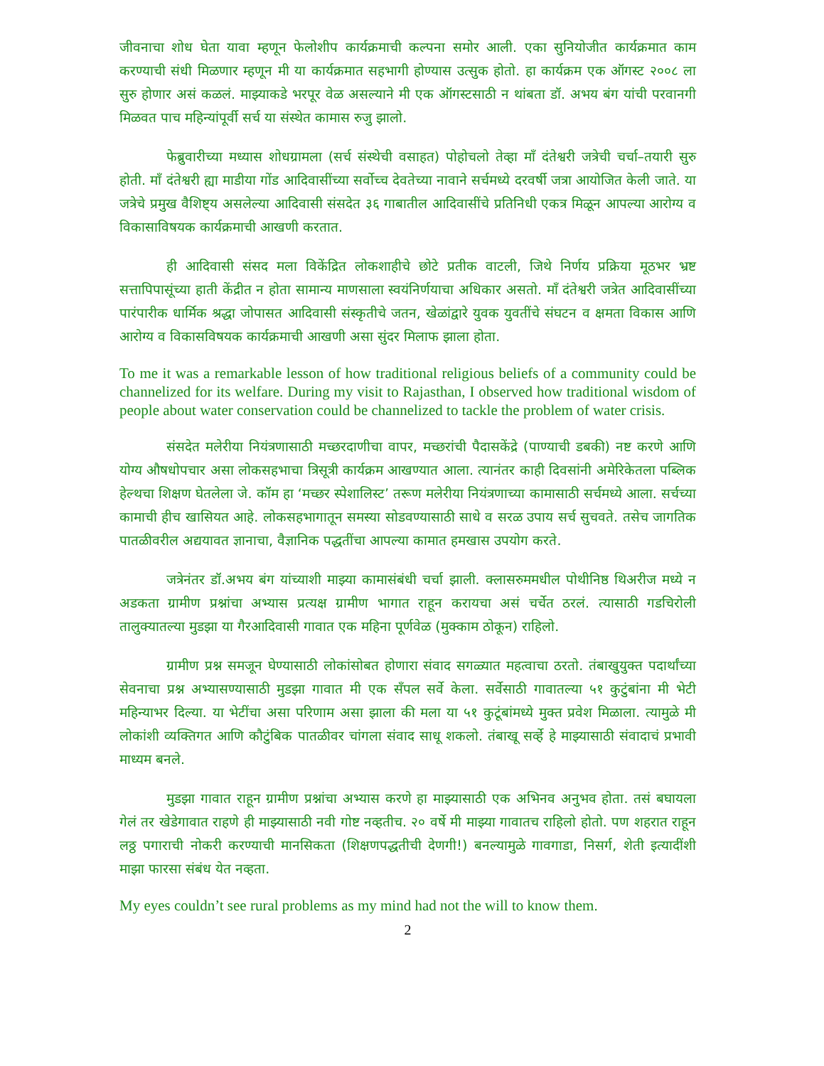जीवनाचा शोध घेता यावा म्हणून फेलोशीप कार्यक्रमाची कल्पना समोर आली. एका सुनियोजीत कार्यक्रमात काम करण्याची संधी मिळणार म्हणून मी या कार्यक्रमात सहभागी होण्यास उत्सुक होतो. हा कार्यक्रम एक ऑगस्ट २००८ ला सुरु होणार असं कळलं. माझ्याकडे भरपूर वेळ असल्याने मी एक ऑगस्टसाठी न थांबता डॉ. अभय बंग यांची परवानगी मिळवत पाच महिन्यांपूर्वी सर्च या संस्थेत कामास रुजु झालो.
फेब्रुवारीच्या मध्यास शोधग्रामला (सर्च संस्थेची वसाहत) पोहोचलो तेव्हा माँ दंतेश्वरी जत्रेची चर्चा–तयारी सुरु होती. माँ दंतेश्वरी ह्या माडीया गोंड आदिवासींच्या सर्वोच्च देवतेच्या नावाने सर्चमध्ये दरवर्षी जत्रा आयोजित केली जाते. या जत्रेचे प्रमुख वैशिष्ट्य असलेल्या आदिवासी संसदेत ३६ गाबातील आदिवासींचे प्रतिनिधी एकत्र मिळून आपल्या आरोग्य व विकासाविषयक कार्यक्रमाची आखणी करतात.
ही आदिवासी संसद मला विकेंद्रित लोकशाहीचे छोटे प्रतीक वाटली, जिथे निर्णय प्रक्रिया मूठभर भ्रष्ट सत्तापिपासूंच्या हाती केंद्रीत न होता सामान्य माणसाला स्वयंनिर्णयाचा अधिकार असतो. माँ दंतेश्वरी जत्रेत आदिवासींच्या पारंपारीक धार्मिक श्रद्धा जोपासत आदिवासी संस्कृतीचे जतन, खेळांद्वारे युवक युवतींचे संघटन व क्षमता विकास आणि आरोग्य व विकासविषयक कार्यक्रमाची आखणी असा सुंदर मिलाफ झाला होता.
To me it was a remarkable lesson of how traditional religious beliefs of a community could be channelized for its welfare. During my visit to Rajasthan, I observed how traditional wisdom of people about water conservation could be channelized to tackle the problem of water crisis.
संसदेत मलेरीया नियंत्रणासाठी मच्छरदाणीचा वापर, मच्छरांची पैदासकेंद्रे (पाण्याची डबकी) नष्ट करणे आणि योग्य औषधोपचार असा लोकसहभाचा त्रिसूत्री कार्यक्रम आखण्यात आला. त्यानंतर काही दिवसांनी अमेरिकेतला पब्लिक हेल्थचा शिक्षण घेतलेला जे. कॉम हा ‘मच्छर स्पेशालिस्ट’ तरूण मलेरीया नियंत्रणाच्या कामासाठी सर्चमध्ये आला. सर्चच्या कामाची हीच खासियत आहे. लोकसहभागातून समस्या सोडवण्यासाठी साधे व सरळ उपाय सर्च सुचवते. तसेच जागतिक पातळीवरील अद्ययावत ज्ञानाचा, वैज्ञानिक पद्धतींचा आपल्या कामात हमखास उपयोग करते.
जत्रेनंतर डॉ.अभय बंग यांच्याशी माझ्या कामासंबंधी चर्चा झाली. क्लासरुममधील पोथीनिष्ठ थिअरीज मध्ये न अडकता ग्रामीण प्रश्नांचा अभ्यास प्रत्यक्ष ग्रामीण भागात राहून करायचा असं चर्चेत ठरलं. त्यासाठी गडचिरोली तालुक्यातल्या मुडझा या गैरआदिवासी गावात एक महिना पूर्णवेळ (मुक्काम ठोकून) राहिलो.
ग्रामीण प्रश्न समजून घेण्यासाठी लोकांसोबत होणारा संवाद सगळ्यात महत्वाचा ठरतो. तंबाखुयुक्त पदार्थांच्या सेवनाचा प्रश्न अभ्यासण्यासाठी मुडझा गावात मी एक सॅंपल सर्वे केला. सर्वेसाठी गावातल्या ५१ कुटुंबांना मी भेटी महिन्याभर दिल्या. या भेटींचा असा परिणाम असा झाला की मला या ५१ कुटूंबांमध्ये मुक्त प्रवेश मिळाला. त्यामुळे मी लोकांशी व्यक्तिगत आणि कौटुंबिक पातळीवर चांगला संवाद साधू शकलो. तंबाखू सर्व्हे हे माझ्यासाठी संवादाचं प्रभावी माध्यम बनले.
मुडझा गावात राहून ग्रामीण प्रश्नांचा अभ्यास करणे हा माझ्यासाठी एक अभिनव अनुभव होता. तसं बघायला गेलं तर खेडेगावात राहणे ही माझ्यासाठी नवी गोष्ट नव्हतीच. २० वर्षे मी माझ्या गावातच राहिलो होतो. पण शहरात राहून लठ्ठ पगाराची नोकरी करण्याची मानसिकता (शिक्षणपद्धतीची देणगी!) बनल्यामुळे गावगाडा, निसर्ग, शेती इत्यादींशी माझा फारसा संबंध येत नव्हता.
My eyes couldn’t see rural problems as my mind had not the will to know them.
2